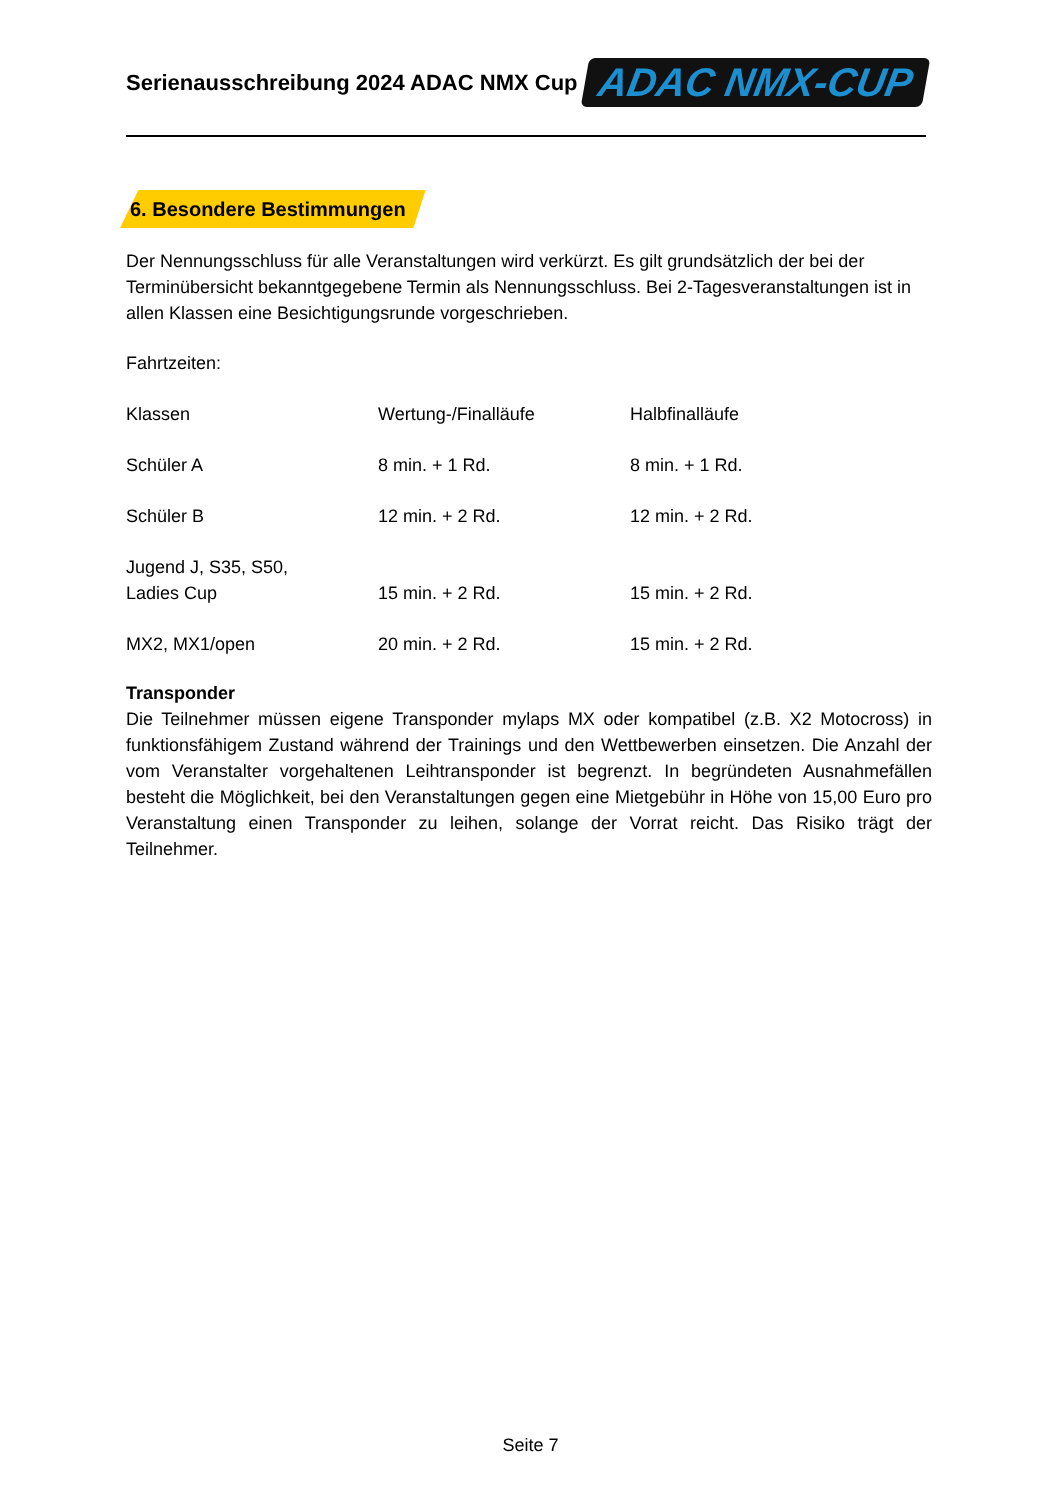Serienausschreibung 2024 ADAC NMX Cup
ADAC NMX-CUP
6. Besondere Bestimmungen
Der Nennungsschluss für alle Veranstaltungen wird verkürzt. Es gilt grundsätzlich der bei der Terminübersicht bekanntgegebene Termin als Nennungsschluss. Bei 2-Tagesveranstaltungen ist in allen Klassen eine Besichtigungsrunde vorgeschrieben.
Fahrtzeiten:
| Klassen | Wertung-/Finalläufe | Halbfinalläufe |
| Schüler A | 8 min. + 1 Rd. | 8 min. + 1 Rd. |
| Schüler B | 12 min. + 2 Rd. | 12 min. + 2 Rd. |
| Jugend J, S35, S50, Ladies Cup | 15 min. + 2 Rd. | 15 min. + 2 Rd. |
| MX2, MX1/open | 20 min. + 2 Rd. | 15 min. + 2 Rd. |
Transponder
Die Teilnehmer müssen eigene Transponder mylaps MX oder kompatibel (z.B. X2 Motocross) in funktionsfähigem Zustand während der Trainings und den Wettbewerben einsetzen. Die Anzahl der vom Veranstalter vorgehaltenen Leihtransponder ist begrenzt. In begründeten Ausnahmefällen besteht die Möglichkeit, bei den Veranstaltungen gegen eine Mietgebühr in Höhe von 15,00 Euro pro Veranstaltung einen Transponder zu leihen, solange der Vorrat reicht. Das Risiko trägt der Teilnehmer.
Seite 7